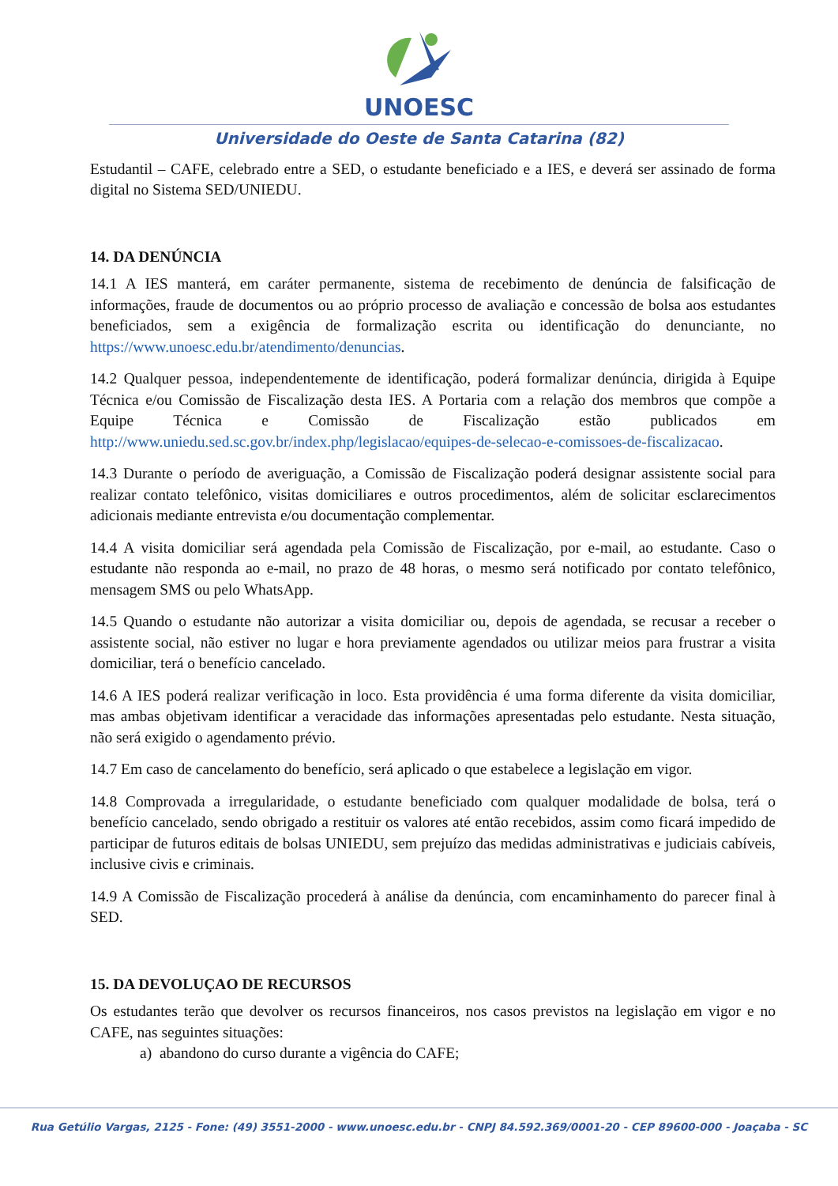UNOESC
Universidade do Oeste de Santa Catarina (82)
Estudantil – CAFE, celebrado entre a SED, o estudante beneficiado e a IES, e deverá ser assinado de forma digital no Sistema SED/UNIEDU.
14. DA DENÚNCIA
14.1 A IES manterá, em caráter permanente, sistema de recebimento de denúncia de falsificação de informações, fraude de documentos ou ao próprio processo de avaliação e concessão de bolsa aos estudantes beneficiados, sem a exigência de formalização escrita ou identificação do denunciante, no https://www.unoesc.edu.br/atendimento/denuncias.
14.2 Qualquer pessoa, independentemente de identificação, poderá formalizar denúncia, dirigida à Equipe Técnica e/ou Comissão de Fiscalização desta IES. A Portaria com a relação dos membros que compõe a Equipe Técnica e Comissão de Fiscalização estão publicados em http://www.uniedu.sed.sc.gov.br/index.php/legislacao/equipes-de-selecao-e-comissoes-de-fiscalizacao.
14.3 Durante o período de averiguação, a Comissão de Fiscalização poderá designar assistente social para realizar contato telefônico, visitas domiciliares e outros procedimentos, além de solicitar esclarecimentos adicionais mediante entrevista e/ou documentação complementar.
14.4 A visita domiciliar será agendada pela Comissão de Fiscalização, por e-mail, ao estudante. Caso o estudante não responda ao e-mail, no prazo de 48 horas, o mesmo será notificado por contato telefônico, mensagem SMS ou pelo WhatsApp.
14.5 Quando o estudante não autorizar a visita domiciliar ou, depois de agendada, se recusar a receber o assistente social, não estiver no lugar e hora previamente agendados ou utilizar meios para frustrar a visita domiciliar, terá o benefício cancelado.
14.6 A IES poderá realizar verificação in loco. Esta providência é uma forma diferente da visita domiciliar, mas ambas objetivam identificar a veracidade das informações apresentadas pelo estudante. Nesta situação, não será exigido o agendamento prévio.
14.7 Em caso de cancelamento do benefício, será aplicado o que estabelece a legislação em vigor.
14.8 Comprovada a irregularidade, o estudante beneficiado com qualquer modalidade de bolsa, terá o benefício cancelado, sendo obrigado a restituir os valores até então recebidos, assim como ficará impedido de participar de futuros editais de bolsas UNIEDU, sem prejuízo das medidas administrativas e judiciais cabíveis, inclusive civis e criminais.
14.9 A Comissão de Fiscalização procederá à análise da denúncia, com encaminhamento do parecer final à SED.
15. DA DEVOLUÇAO DE RECURSOS
Os estudantes terão que devolver os recursos financeiros, nos casos previstos na legislação em vigor e no CAFE, nas seguintes situações:
a) abandono do curso durante a vigência do CAFE;
Rua Getúlio Vargas, 2125 - Fone: (49) 3551-2000 - www.unoesc.edu.br - CNPJ 84.592.369/0001-20 - CEP 89600-000 - Joaçaba - SC